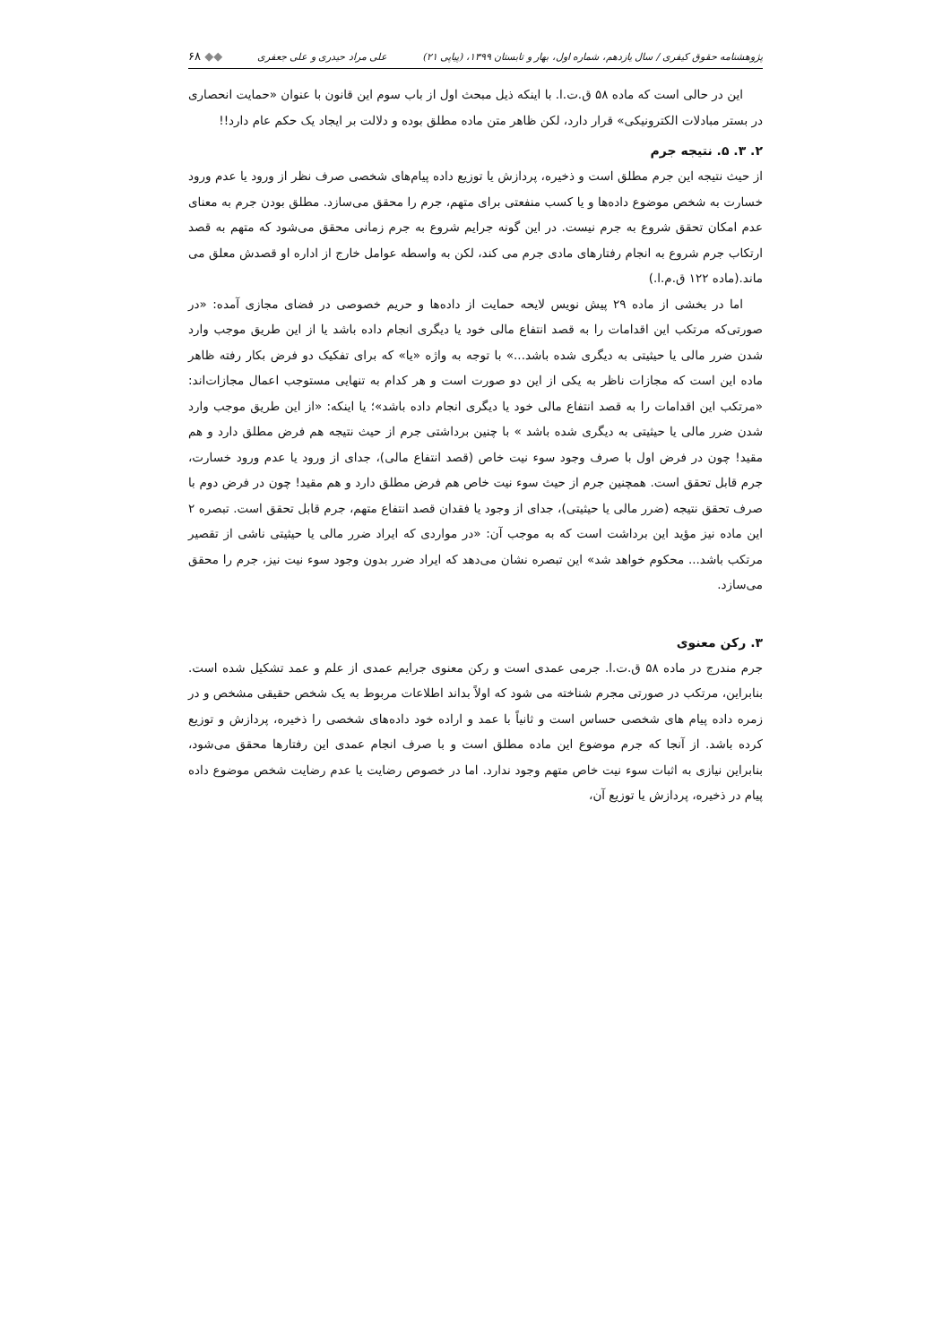پژوهشنامه حقوق کیفری / سال یازدهم، شماره اول، بهار و تابستان ۱۳۹۹، (پیاپی ۲۱) علی مراد حیدری و علی جعفری ◆◆ ۶۸
این در حالی است که ماده ۵۸ ق.ت.ا. با اینکه ذیل مبحث اول از باب سوم این قانون با عنوان «حمایت انحصاری در بستر مبادلات الکترونیکی» قرار دارد، لکن ظاهر متن ماده مطلق بوده و دلالت بر ایجاد یک حکم عام دارد!!
۲. ۳. ۵. نتیجه جرم
از حیث نتیجه این جرم مطلق است و ذخیره، پردازش یا توزیع داده پیام‌های شخصی صرف نظر از ورود یا عدم ورود خسارت به شخص موضوع داده‌ها و یا کسب منفعتی برای متهم، جرم را محقق می‌سازد. مطلق بودن جرم به معنای عدم امکان تحقق شروع به جرم نیست. در این گونه جرایم شروع به جرم زمانی محقق می‌شود که متهم به قصد ارتکاب جرم شروع به انجام رفتارهای مادی جرم می کند، لکن به واسطه عوامل خارج از اداره او قصدش معلق می ماند.(ماده ۱۲۲ ق.م.ا.)
اما در بخشی از ماده ۲۹ پیش نویس لایحه حمایت از داده‌ها و حریم خصوصی در فضای مجازی آمده: «در صورتی‌که مرتکب این اقدامات را به قصد انتفاع مالی خود یا دیگری انجام داده باشد یا از این طریق موجب وارد شدن ضرر مالی یا حیثیتی به دیگری شده باشد...» با توجه به واژه «یا» که برای تفکیک دو فرض بکار رفته ظاهر ماده این است که مجازات ناظر به یکی از این دو صورت است و هر کدام به تنهایی مستوجب اعمال مجازات‌اند: «مرتکب این اقدامات را به قصد انتفاع مالی خود یا دیگری انجام داده باشد»؛ یا اینکه: «از این طریق موجب وارد شدن ضرر مالی یا حیثیتی به دیگری شده باشد » با چنین برداشتی جرم از حیث نتیجه هم فرض مطلق دارد و هم مقید! چون در فرض اول با صرف وجود سوء نیت خاص (قصد انتفاع مالی)، جدای از ورود یا عدم ورود خسارت، جرم قابل تحقق است. همچنین جرم از حیث سوء نیت خاص هم فرض مطلق دارد و هم مقید! چون در فرض دوم با صرف تحقق نتیجه (ضرر مالی یا حیثیتی)، جدای از وجود یا فقدان قصد انتفاع متهم، جرم قابل تحقق است. تبصره ۲ این ماده نیز مؤید این برداشت است که به موجب آن: «در مواردی که ایراد ضرر مالی یا حیثیتی ناشی از تقصیر مرتکب باشد... محکوم خواهد شد» این تبصره نشان می‌دهد که ایراد ضرر بدون وجود سوء نیت نیز، جرم را محقق می‌سازد.
۳. رکن معنوی
جرم مندرج در ماده ۵۸ ق.ت.ا. جرمی عمدی است و رکن معنوی جرایم عمدی از علم و عمد تشکیل شده است. بنابراین، مرتکب در صورتی مجرم شناخته می شود که اولاً بداند اطلاعات مربوط به یک شخص حقیقی مشخص و در زمره داده پیام های شخصی حساس است و ثانیاً با عمد و اراده خود داده‌های شخصی را ذخیره، پردازش و توزیع کرده باشد. از آنجا که جرم موضوع این ماده مطلق است و با صرف انجام عمدی این رفتارها محقق می‌شود، بنابراین نیازی به اثبات سوء نیت خاص متهم وجود ندارد. اما در خصوص رضایت یا عدم رضایت شخص موضوع داده پیام در ذخیره، پردازش یا توزیع آن،